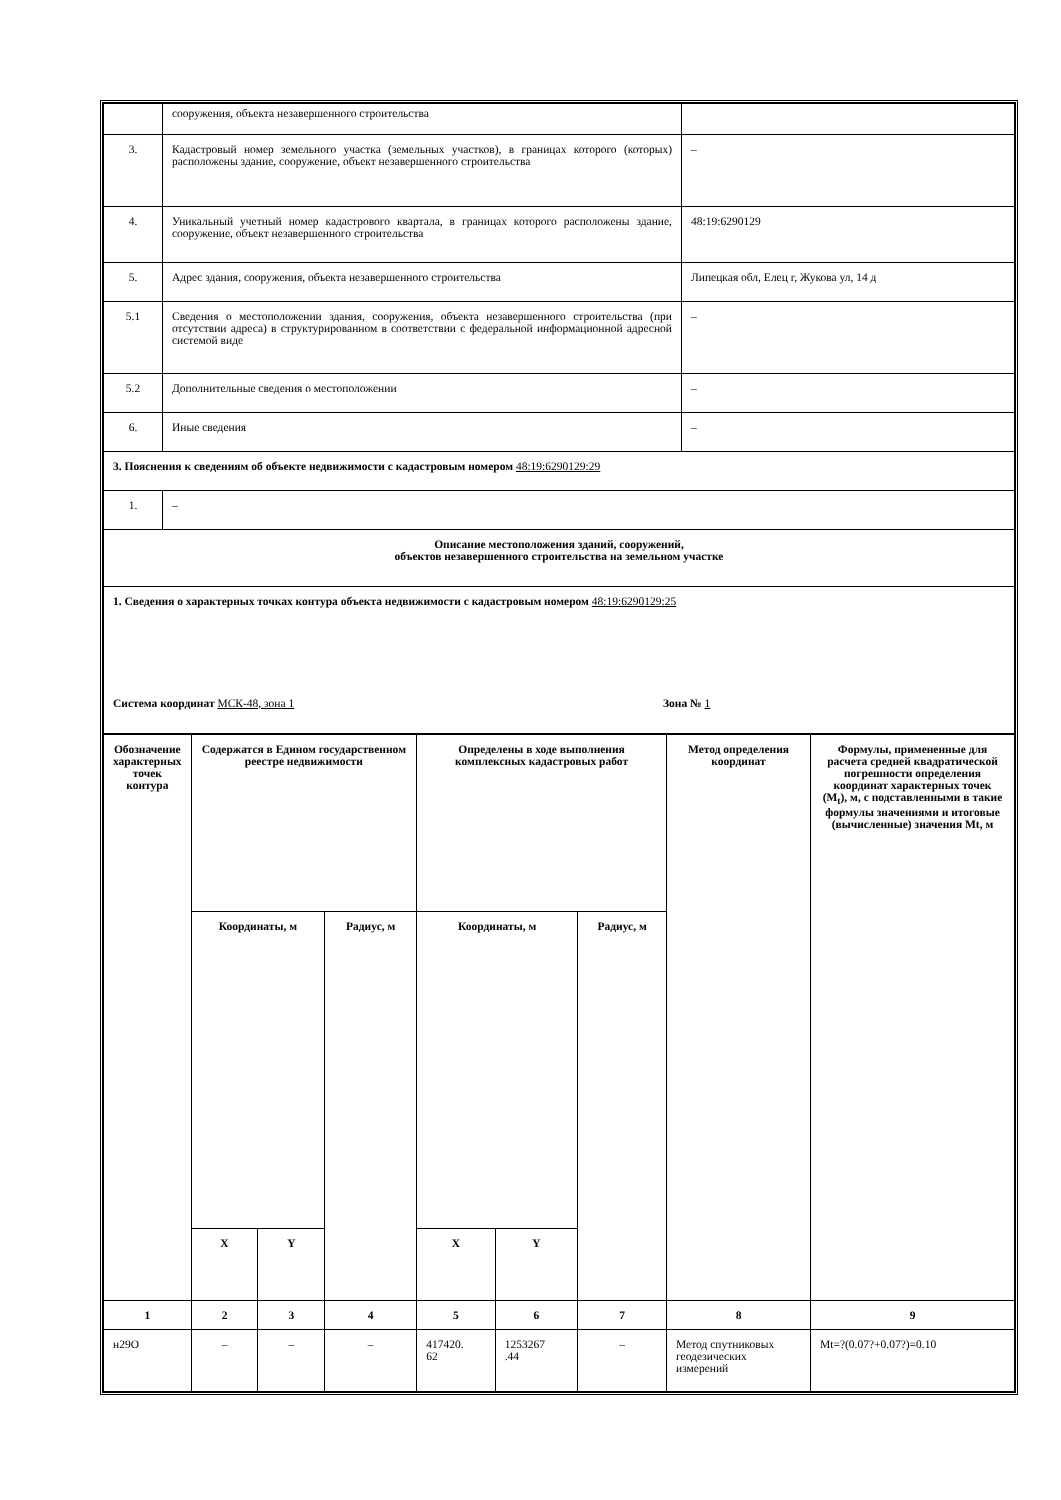| | сооружения, объекта незавершенного строительства | |
| 3. | Кадастровый номер земельного участка (земельных участков), в границах которого (которых) расположены здание, сооружение, объект незавершенного строительства | – |
| 4. | Уникальный учетный номер кадастрового квартала, в границах которого расположены здание, сооружение, объект незавершенного строительства | 48:19:6290129 |
| 5. | Адрес здания, сооружения, объекта незавершенного строительства | Липецкая обл, Елец г, Жукова ул, 14 д |
| 5.1 | Сведения о местоположении здания, сооружения, объекта незавершенного строительства (при отсутствии адреса) в структурированном в соответствии с федеральной информационной адресной системой виде | – |
| 5.2 | Дополнительные сведения о местоположении | – |
| 6. | Иные сведения | – |
| 3. Пояснения к сведениям об объекте недвижимости с кадастровым номером 48:19:6290129:29 | | |
| 1. | – | |
| Описание местоположения зданий, сооружений, объектов незавершенного строительства на земельном участке | | |
| 1. Сведения о характерных точках контура объекта недвижимости с кадастровым номером 48:19:6290129:25 Система координат МСК-48, зона 1 Зона № 1 | | |
| Обозначение характерных точек контура | Содержатся в Едином государственном реестре недвижимости | | | Определены в ходе выполнения комплексных кадастровых работ | | | Метод определения координат | Формулы, примененные для расчета средней квадратической погрешности определения координат характерных точек (M<sub>t</sub>), м, с подставленными в такие формулы значениями и итоговые (вычисленные) значения Mt, м |
| --- | --- | --- | --- | --- | --- | --- | --- | --- |
| | Координаты, м | | Радиус, м | Координаты, м | | Радиус, м | | |
| | X | Y | | X | Y | | | |
| 1 | 2 | 3 | 4 | 5 | 6 | 7 | 8 | 9 |
| н29О | – | – | – | 417420. 62 | 1253267 .44 | – | Метод спутниковых геодезических измерений | Mt=?(0.07?+0.07?)=0.10 |